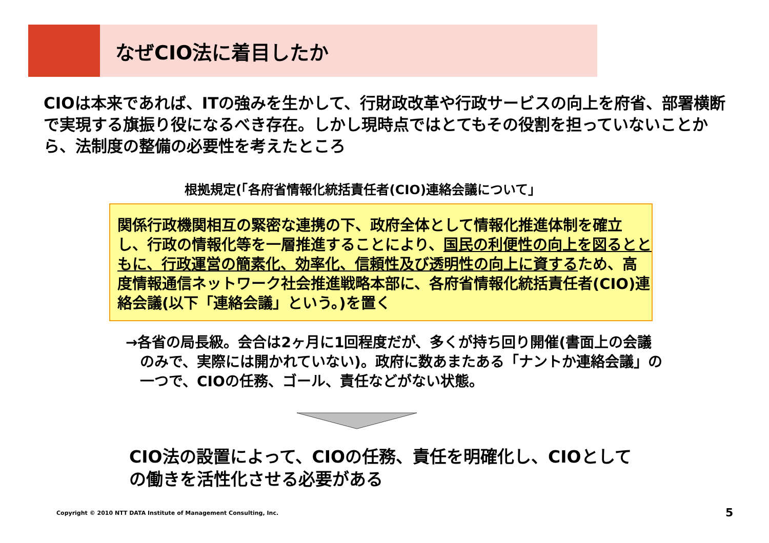なぜCIO法に着目したか
CIOは本来であれば、ITの強みを生かして、行財政改革や行政サービスの向上を府省、部署横断で実現する旗振り役になるべき存在。しかし現時点ではとてもその役割を担っていないことから、法制度の整備の必要性を考えたところ
根拠規定(「各府省情報化統括責任者(CIO)連絡会議について」
関係行政機関相互の緊密な連携の下、政府全体として情報化推進体制を確立し、行政の情報化等を一層推進することにより、国民の利便性の向上を図るとともに、行政運営の簡素化、効率化、信頼性及び透明性の向上に資するため、高度情報通信ネットワーク社会推進戦略本部に、各府省情報化統括責任者(CIO)連絡会議(以下「連絡会議」という。)を置く
→各省の局長級。会合は2ヶ月に1回程度だが、多くが持ち回り開催(書面上の会議のみで、実際には開かれていない)。政府に数あまたある「ナントか連絡会議」の一つで、CIOの任務、ゴール、責任などがない状態。
CIO法の設置によって、CIOの任務、責任を明確化し、CIOとしての働きを活性化させる必要がある
Copyright © 2010 NTT DATA Institute of Management Consulting, Inc.
5